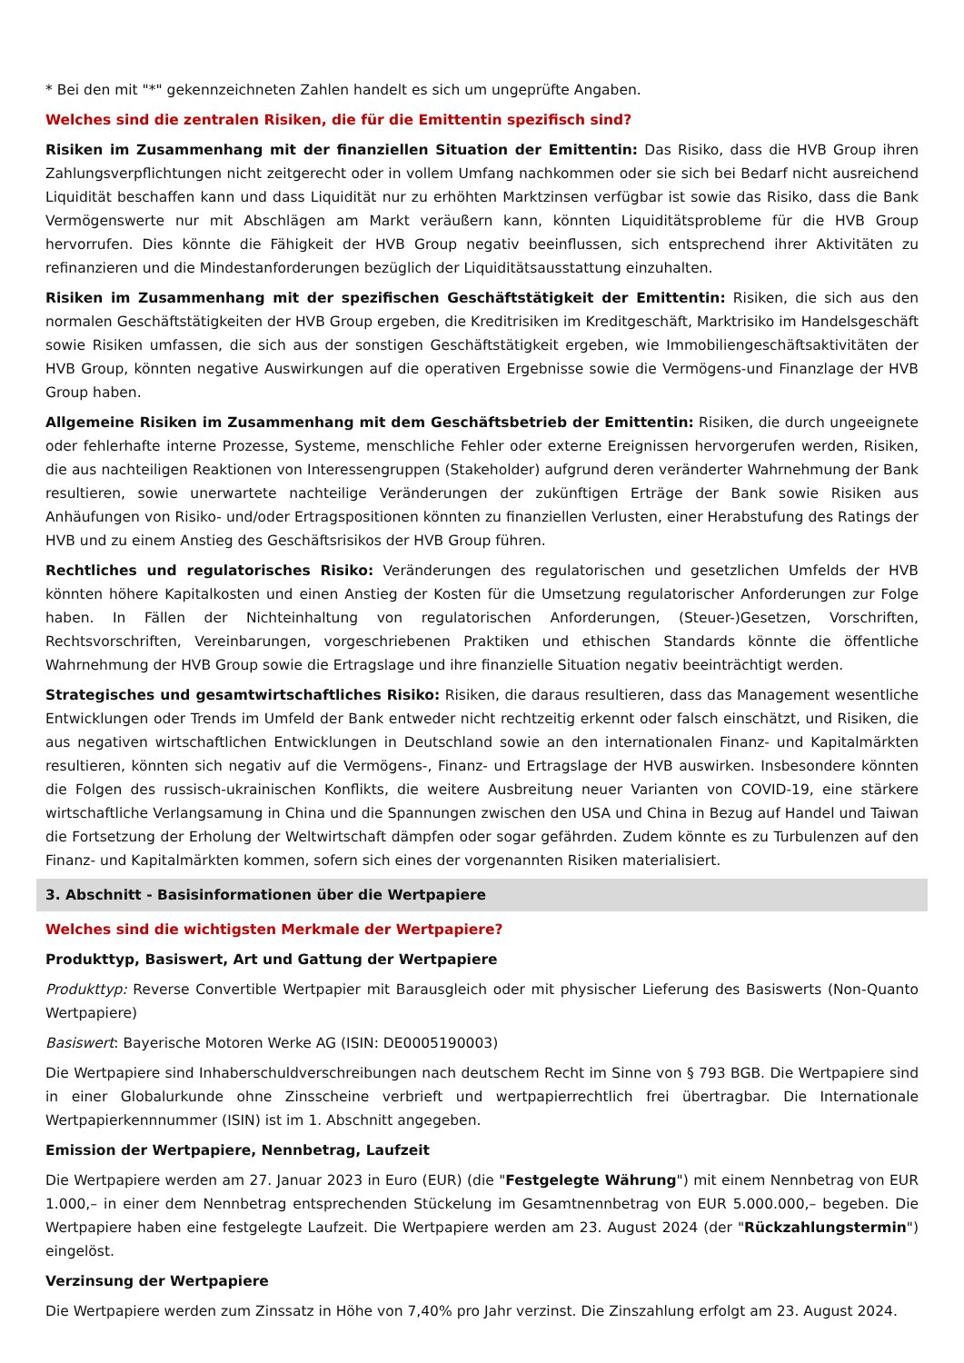* Bei den mit "*" gekennzeichneten Zahlen handelt es sich um ungeprüfte Angaben.
Welches sind die zentralen Risiken, die für die Emittentin spezifisch sind?
Risiken im Zusammenhang mit der finanziellen Situation der Emittentin: Das Risiko, dass die HVB Group ihren Zahlungsverpflichtungen nicht zeitgerecht oder in vollem Umfang nachkommen oder sie sich bei Bedarf nicht ausreichend Liquidität beschaffen kann und dass Liquidität nur zu erhöhten Marktzinsen verfügbar ist sowie das Risiko, dass die Bank Vermögenswerte nur mit Abschlägen am Markt veräußern kann, könnten Liquiditätsprobleme für die HVB Group hervorrufen. Dies könnte die Fähigkeit der HVB Group negativ beeinflussen, sich entsprechend ihrer Aktivitäten zu refinanzieren und die Mindestanforderungen bezüglich der Liquiditätsausstattung einzuhalten.
Risiken im Zusammenhang mit der spezifischen Geschäftstätigkeit der Emittentin: Risiken, die sich aus den normalen Geschäftstätigkeiten der HVB Group ergeben, die Kreditrisiken im Kreditgeschäft, Marktrisiko im Handelsgeschäft sowie Risiken umfassen, die sich aus der sonstigen Geschäftstätigkeit ergeben, wie Immobiliengeschäftsaktivitäten der HVB Group, könnten negative Auswirkungen auf die operativen Ergebnisse sowie die Vermögens-und Finanzlage der HVB Group haben.
Allgemeine Risiken im Zusammenhang mit dem Geschäftsbetrieb der Emittentin: Risiken, die durch ungeeignete oder fehlerhafte interne Prozesse, Systeme, menschliche Fehler oder externe Ereignissen hervorgerufen werden, Risiken, die aus nachteiligen Reaktionen von Interessengruppen (Stakeholder) aufgrund deren veränderter Wahrnehmung der Bank resultieren, sowie unerwartete nachteilige Veränderungen der zukünftigen Erträge der Bank sowie Risiken aus Anhäufungen von Risiko- und/oder Ertragspositionen könnten zu finanziellen Verlusten, einer Herabstufung des Ratings der HVB und zu einem Anstieg des Geschäftsrisikos der HVB Group führen.
Rechtliches und regulatorisches Risiko: Veränderungen des regulatorischen und gesetzlichen Umfelds der HVB könnten höhere Kapitalkosten und einen Anstieg der Kosten für die Umsetzung regulatorischer Anforderungen zur Folge haben. In Fällen der Nichteinhaltung von regulatorischen Anforderungen, (Steuer-)Gesetzen, Vorschriften, Rechtsvorschriften, Vereinbarungen, vorgeschriebenen Praktiken und ethischen Standards könnte die öffentliche Wahrnehmung der HVB Group sowie die Ertragslage und ihre finanzielle Situation negativ beeinträchtigt werden.
Strategisches und gesamtwirtschaftliches Risiko: Risiken, die daraus resultieren, dass das Management wesentliche Entwicklungen oder Trends im Umfeld der Bank entweder nicht rechtzeitig erkennt oder falsch einschätzt, und Risiken, die aus negativen wirtschaftlichen Entwicklungen in Deutschland sowie an den internationalen Finanz- und Kapitalmärkten resultieren, könnten sich negativ auf die Vermögens-, Finanz- und Ertragslage der HVB auswirken. Insbesondere könnten die Folgen des russisch-ukrainischen Konflikts, die weitere Ausbreitung neuer Varianten von COVID-19, eine stärkere wirtschaftliche Verlangsamung in China und die Spannungen zwischen den USA und China in Bezug auf Handel und Taiwan die Fortsetzung der Erholung der Weltwirtschaft dämpfen oder sogar gefährden. Zudem könnte es zu Turbulenzen auf den Finanz- und Kapitalmärkten kommen, sofern sich eines der vorgenannten Risiken materialisiert.
3. Abschnitt - Basisinformationen über die Wertpapiere
Welches sind die wichtigsten Merkmale der Wertpapiere?
Produkttyp, Basiswert, Art und Gattung der Wertpapiere
Produkttyp: Reverse Convertible Wertpapier mit Barausgleich oder mit physischer Lieferung des Basiswerts (Non-Quanto Wertpapiere)
Basiswert: Bayerische Motoren Werke AG (ISIN: DE0005190003)
Die Wertpapiere sind Inhaberschuldverschreibungen nach deutschem Recht im Sinne von § 793 BGB. Die Wertpapiere sind in einer Globalurkunde ohne Zinsscheine verbrieft und wertpapierrechtlich frei übertragbar. Die Internationale Wertpapierkennnummer (ISIN) ist im 1. Abschnitt angegeben.
Emission der Wertpapiere, Nennbetrag, Laufzeit
Die Wertpapiere werden am 27. Januar 2023 in Euro (EUR) (die "Festgelegte Währung") mit einem Nennbetrag von EUR 1.000,– in einer dem Nennbetrag entsprechenden Stückelung im Gesamtnennbetrag von EUR 5.000.000,– begeben. Die Wertpapiere haben eine festgelegte Laufzeit. Die Wertpapiere werden am 23. August 2024 (der "Rückzahlungstermin") eingelöst.
Verzinsung der Wertpapiere
Die Wertpapiere werden zum Zinssatz in Höhe von 7,40% pro Jahr verzinst. Die Zinszahlung erfolgt am 23. August 2024.